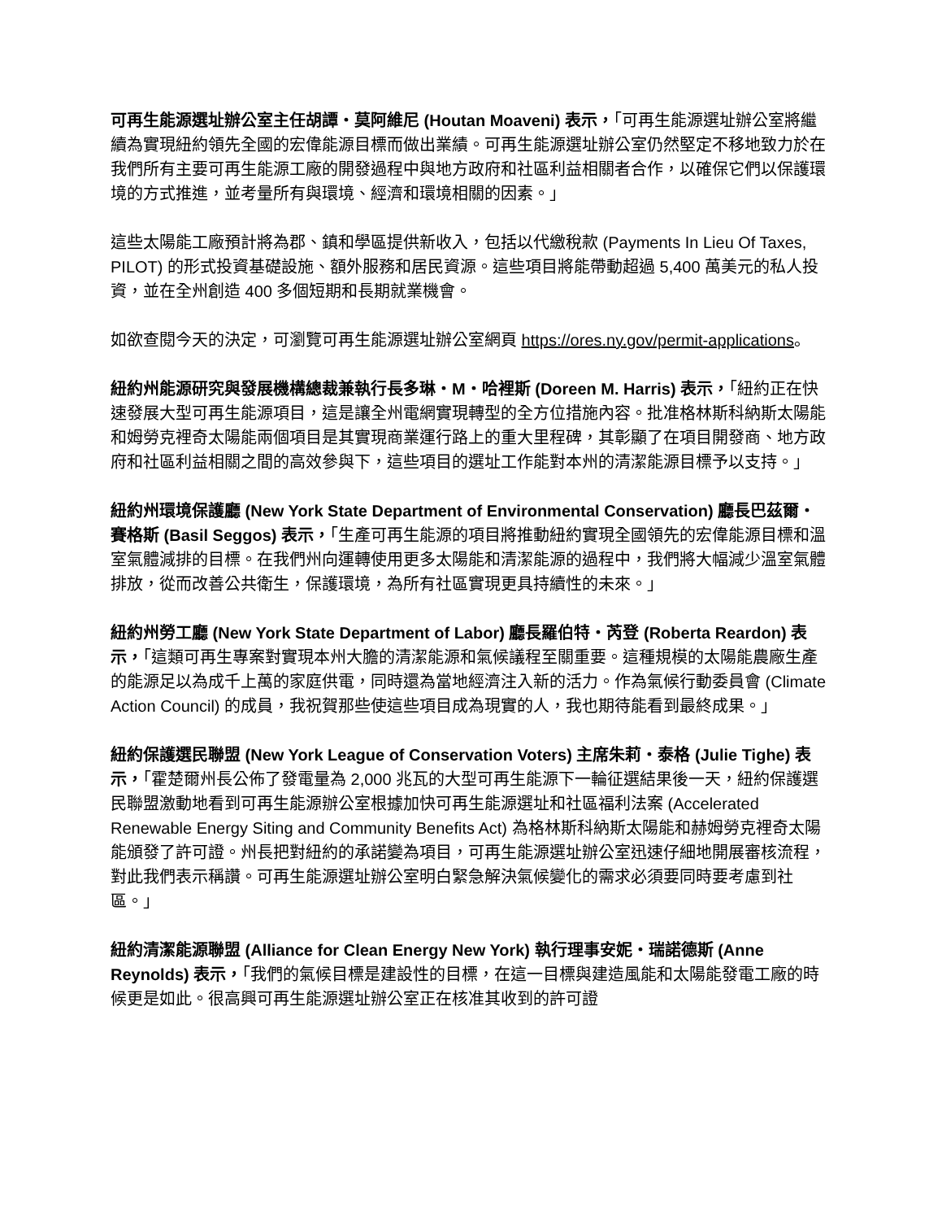可再生能源選址辦公室主任胡譚・莫阿維尼 (Houtan Moaveni) 表示，「可再生能源選址辦公室將繼續為實現紐約領先全國的宏偉能源目標而做出業績。可再生能源選址辦公室仍然堅定不移地致力於在我們所有主要可再生能源工廠的開發過程中與地方政府和社區利益相關者合作，以確保它們以保護環境的方式推進，並考量所有與環境、經濟和環境相關的因素。」
這些太陽能工廠預計將為郡、鎮和學區提供新收入，包括以代繳稅款 (Payments In Lieu Of Taxes, PILOT) 的形式投資基礎設施、額外服務和居民資源。這些項目將能帶動超過 5,400 萬美元的私人投資，並在全州創造 400 多個短期和長期就業機會。
如欲查閱今天的決定，可瀏覽可再生能源選址辦公室網頁 https://ores.ny.gov/permit-applications。
紐約州能源研究與發展機構總裁兼執行長多琳・M・哈裡斯 (Doreen M. Harris) 表示，「紐約正在快速發展大型可再生能源項目，這是讓全州電網實現轉型的全方位措施內容。批准格林斯科納斯太陽能和姆勞克裡奇太陽能兩個項目是其實現商業運行路上的重大里程碑，其彰顯了在項目開發商、地方政府和社區利益相關之間的高效參與下，這些項目的選址工作能對本州的清潔能源目標予以支持。」
紐約州環境保護廳 (New York State Department of Environmental Conservation) 廳長巴茲爾・賽格斯 (Basil Seggos) 表示，「生產可再生能源的項目將推動紐約實現全國領先的宏偉能源目標和溫室氣體減排的目標。在我們州向運轉使用更多太陽能和清潔能源的過程中，我們將大幅減少溫室氣體排放，從而改善公共衛生，保護環境，為所有社區實現更具持續性的未來。」
紐約州勞工廳 (New York State Department of Labor) 廳長羅伯特・芮登 (Roberta Reardon) 表示，「這類可再生專案對實現本州大膽的清潔能源和氣候議程至關重要。這種規模的太陽能農廠生產的能源足以為成千上萬的家庭供電，同時還為當地經濟注入新的活力。作為氣候行動委員會 (Climate Action Council) 的成員，我祝賀那些使這些項目成為現實的人，我也期待能看到最終成果。」
紐約保護選民聯盟 (New York League of Conservation Voters) 主席朱莉・泰格 (Julie Tighe) 表示，「霍楚爾州長公佈了發電量為 2,000 兆瓦的大型可再生能源下一輪征選結果後一天，紐約保護選民聯盟激動地看到可再生能源辦公室根據加快可再生能源選址和社區福利法案 (Accelerated Renewable Energy Siting and Community Benefits Act) 為格林斯科納斯太陽能和赫姆勞克裡奇太陽能頒發了許可證。州長把對紐約的承諾變為項目，可再生能源選址辦公室迅速仔細地開展審核流程，對此我們表示稱讚。可再生能源選址辦公室明白緊急解決氣候變化的需求必須要同時要考慮到社區。」
紐約清潔能源聯盟 (Alliance for Clean Energy New York) 執行理事安妮・瑞諾德斯 (Anne Reynolds) 表示，「我們的氣候目標是建設性的目標，在這一目標與建造風能和太陽能發電工廠的時候更是如此。很高興可再生能源選址辦公室正在核准其收到的許可證